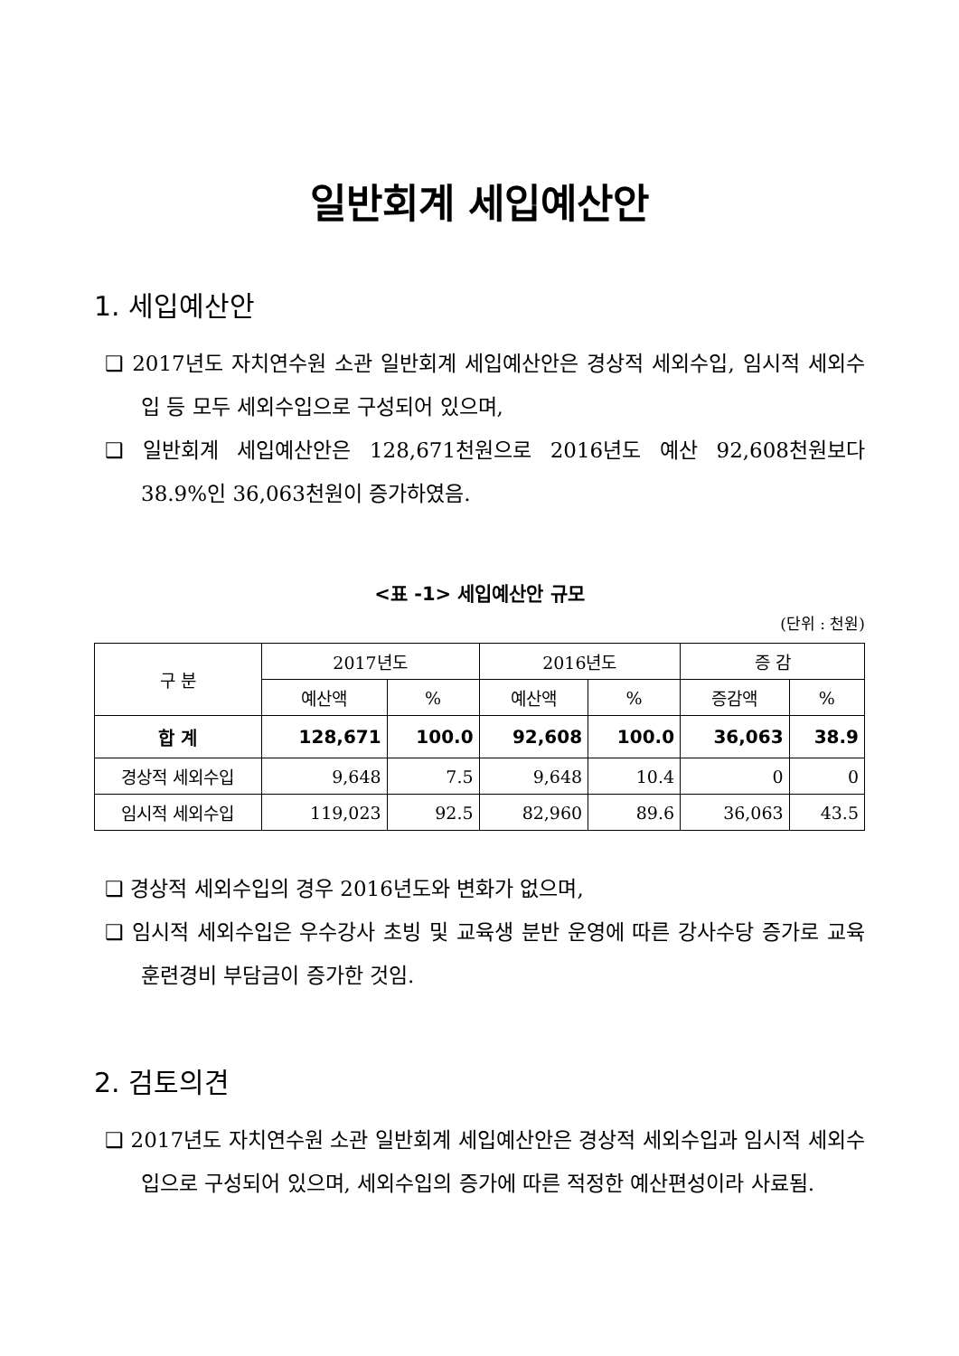일반회계 세입예산안
1. 세입예산안
❑ 2017년도 자치연수원 소관 일반회계 세입예산안은 경상적 세외수입, 임시적 세외수입 등 모두 세외수입으로 구성되어 있으며,
❑ 일반회계 세입예산안은 128,671천원으로 2016년도 예산 92,608천원보다 38.9%인 36,063천원이 증가하였음.
<표 -1> 세입예산안 규모
(단위 : 천원)
| 구 분 | 2017년도 | | 2016년도 | | 증 감 | |
| --- | --- | --- | --- | --- | --- | --- |
| | 예산액 | % | 예산액 | % | 증감액 | % |
| 합 계 | 128,671 | 100.0 | 92,608 | 100.0 | 36,063 | 38.9 |
| 경상적 세외수입 | 9,648 | 7.5 | 9,648 | 10.4 | 0 | 0 |
| 임시적 세외수입 | 119,023 | 92.5 | 82,960 | 89.6 | 36,063 | 43.5 |
❑ 경상적 세외수입의 경우 2016년도와 변화가 없으며,
❑ 임시적 세외수입은 우수강사 초빙 및 교육생 분반 운영에 따른 강사수당 증가로 교육훈련경비 부담금이 증가한 것임.
2. 검토의견
❑ 2017년도 자치연수원 소관 일반회계 세입예산안은 경상적 세외수입과 임시적 세외수입으로 구성되어 있으며, 세외수입의 증가에 따른 적정한 예산편성이라 사료됨.